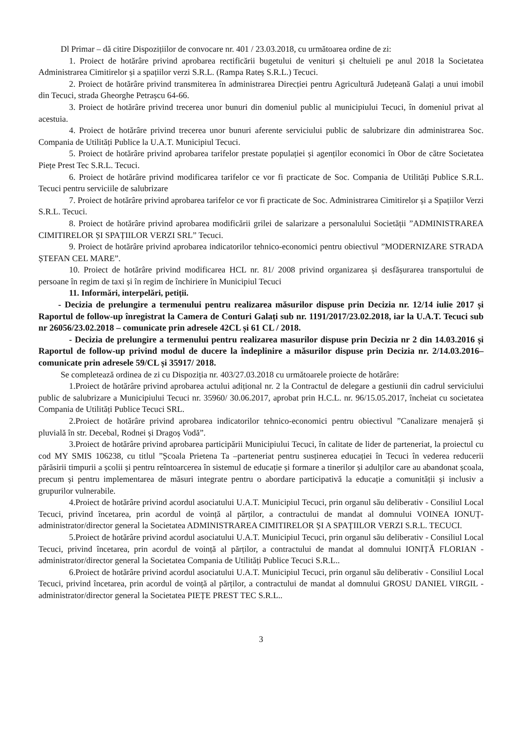Dl Primar – dă citire Dispozițiilor de convocare nr. 401 / 23.03.2018, cu următoarea ordine de zi:
1. Proiect de hotărâre privind aprobarea rectificării bugetului de venituri și cheltuieli pe anul 2018 la Societatea Administrarea Cimitirelor și a spațiilor verzi S.R.L. (Rampa Rateș S.R.L.) Tecuci.
2. Proiect de hotărâre privind transmiterea în administrarea Direcției pentru Agricultură Județeană Galați a unui imobil din Tecuci, strada Gheorghe Petrașcu 64-66.
3. Proiect de hotărâre privind trecerea unor bunuri din domeniul public al municipiului Tecuci, în domeniul privat al acestuia.
4. Proiect de hotărâre privind trecerea unor bunuri aferente serviciului public de salubrizare din administrarea Soc. Compania de Utilități Publice la U.A.T. Municipiul Tecuci.
5. Proiect de hotărâre privind aprobarea tarifelor prestate populației și agenților economici în Obor de către Societatea Piețe Prest Tec S.R.L. Tecuci.
6. Proiect de hotărâre privind modificarea tarifelor ce vor fi practicate de Soc. Compania de Utilități Publice S.R.L. Tecuci pentru serviciile de salubrizare
7. Proiect de hotărâre privind aprobarea tarifelor ce vor fi practicate de Soc. Administrarea Cimitirelor și a Spațiilor Verzi S.R.L. Tecuci.
8. Proiect de hotărâre privind aprobarea modificării grilei de salarizare a personalului Societății ”ADMINISTRAREA CIMITIRELOR ȘI SPAȚIILOR VERZI SRL” Tecuci.
9. Proiect de hotărâre privind aprobarea indicatorilor tehnico-economici pentru obiectivul ”MODERNIZARE STRADA ȘTEFAN CEL MARE”.
10. Proiect de hotărâre privind modificarea HCL nr. 81/ 2008 privind organizarea și desfășurarea transportului de persoane în regim de taxi și în regim de închiriere în Municipiul Tecuci
11. Informări, interpelări, petiții.
- Decizia de prelungire a termenului pentru realizarea măsurilor dispuse prin Decizia nr. 12/14 iulie 2017 și Raportul de follow-up înregistrat la Camera de Conturi Galați sub nr. 1191/2017/23.02.2018, iar la U.A.T. Tecuci sub nr 26056/23.02.2018 – comunicate prin adresele 42CL și 61 CL / 2018.
- Decizia de prelungire a termenului pentru realizarea masurilor dispuse prin Decizia nr 2 din 14.03.2016 și Raportul de follow-up privind modul de ducere la îndeplinire a măsurilor dispuse prin Decizia nr. 2/14.03.2016– comunicate prin adresele 59/CL și 35917/ 2018.
Se completează ordinea de zi cu Dispoziția nr. 403/27.03.2018 cu următoarele proiecte de hotărâre:
1.Proiect de hotărâre privind aprobarea actului adițional nr. 2 la Contractul de delegare a gestiunii din cadrul serviciului public de salubrizare a Municipiului Tecuci nr. 35960/ 30.06.2017, aprobat prin H.C.L. nr. 96/15.05.2017, încheiat cu societatea Compania de Utilități Publice Tecuci SRL.
2.Proiect de hotărâre privind aprobarea indicatorilor tehnico-economici pentru obiectivul ”Canalizare menajeră și pluvială în str. Decebal, Rodnei și Dragoș Vodă”.
3.Proiect de hotărâre privind aprobarea participării Municipiului Tecuci, în calitate de lider de parteneriat, la proiectul cu cod MY SMIS 106238, cu titlul ”Școala Prietena Ta –parteneriat pentru susținerea educației în Tecuci în vederea reducerii părăsirii timpurii a școlii și pentru reîntoarcerea în sistemul de educație și formare a tinerilor și adulților care au abandonat școala, precum și pentru implementarea de măsuri integrate pentru o abordare participativă la educație a comunității și inclusiv a grupurilor vulnerabile.
4.Proiect de hotărâre privind acordul asociatului U.A.T. Municipiul Tecuci, prin organul său deliberativ - Consiliul Local Tecuci, privind încetarea, prin acordul de voință al părților, a contractului de mandat al domnului VOINEA IONUȚ- administrator/director general la Societatea ADMINISTRAREA CIMITIRELOR ȘI A SPAȚIILOR VERZI S.R.L. TECUCI.
5.Proiect de hotărâre privind acordul asociatului U.A.T. Municipiul Tecuci, prin organul său deliberativ - Consiliul Local Tecuci, privind încetarea, prin acordul de voință al părților, a contractului de mandat al domnului IONIȚĂ FLORIAN - administrator/director general la Societatea Compania de Utilități Publice Tecuci S.R.L..
6.Proiect de hotărâre privind acordul asociatului U.A.T. Municipiul Tecuci, prin organul său deliberativ - Consiliul Local Tecuci, privind încetarea, prin acordul de voință al părților, a contractului de mandat al domnului GROSU DANIEL VIRGIL - administrator/director general la Societatea PIEȚE PREST TEC S.R.L..
3